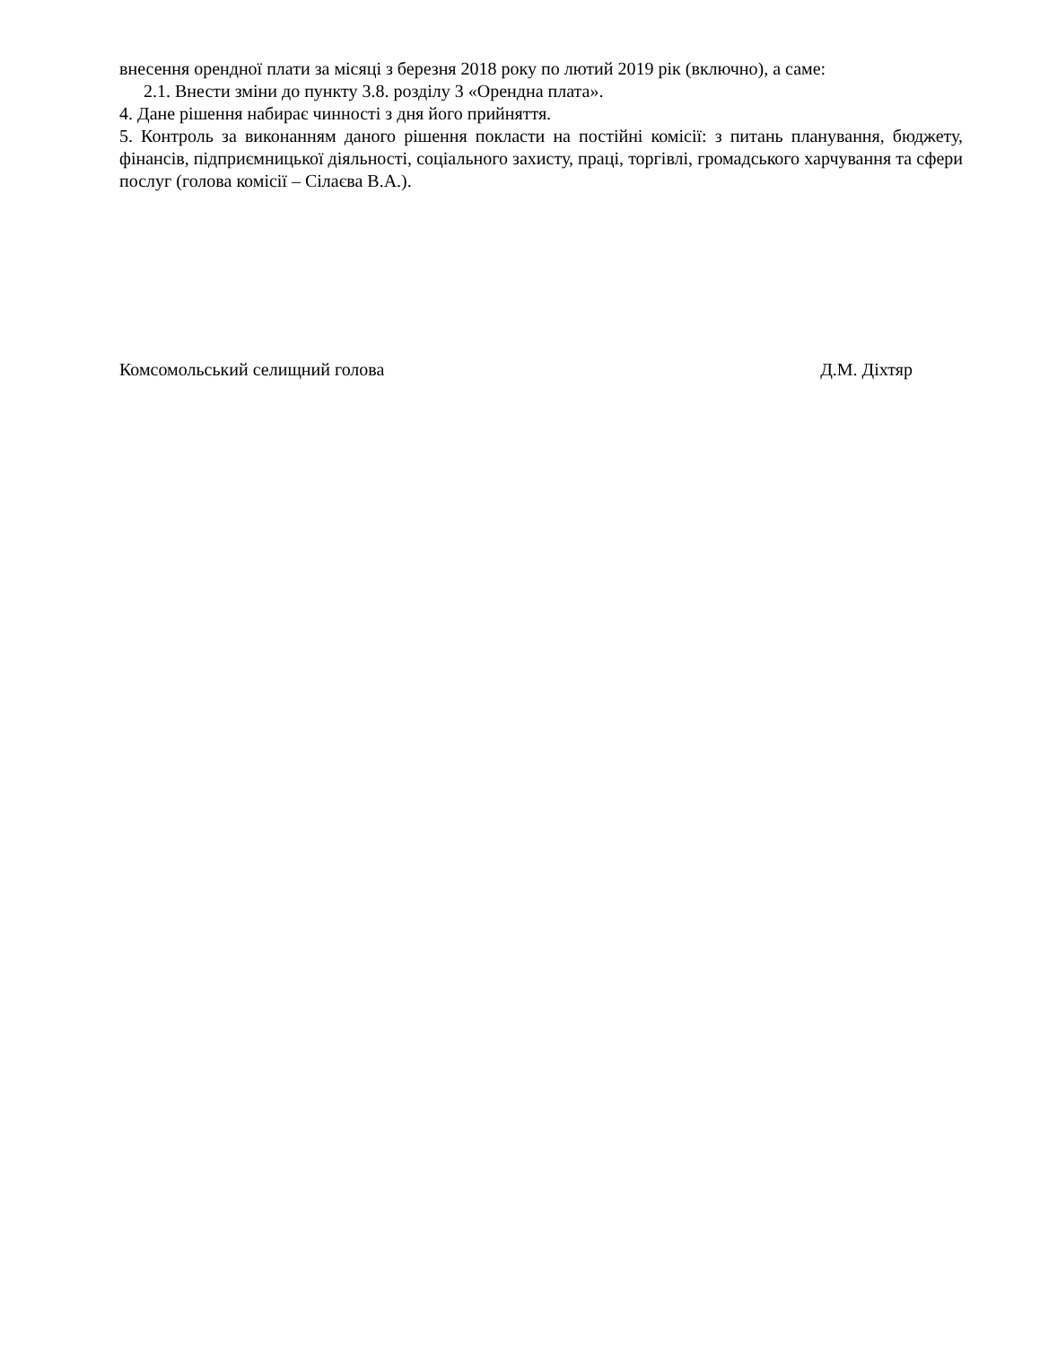внесення орендної плати за місяці з березня 2018 року по лютий 2019 рік (включно), а саме:
2.1. Внести зміни до пункту 3.8. розділу 3 «Орендна плата».
4. Дане рішення набирає чинності з дня його прийняття.
5. Контроль за виконанням даного рішення покласти на постійні комісії: з питань планування, бюджету, фінансів, підприємницької діяльності, соціального захисту, праці, торгівлі, громадського харчування та сфери послуг (голова комісії – Сілаєва В.А.).
Комсомольський селищний голова Д.М. Діхтяр